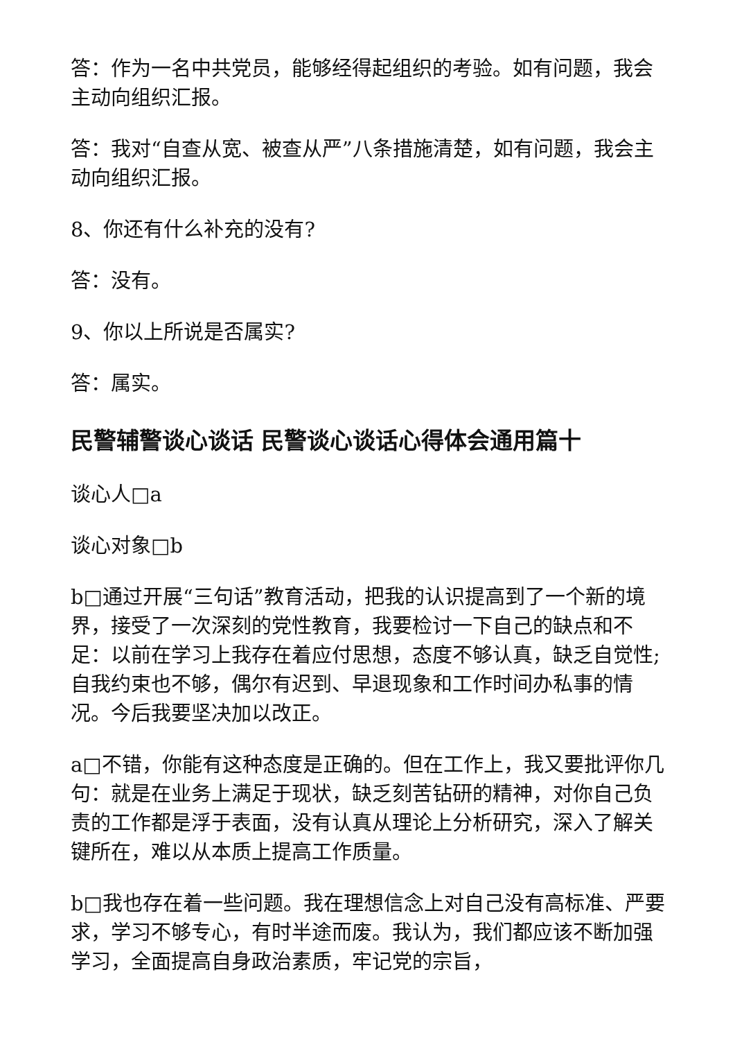答：作为一名中共党员，能够经得起组织的考验。如有问题，我会主动向组织汇报。
答：我对“自查从宽、被查从严”八条措施清楚，如有问题，我会主动向组织汇报。
8、你还有什么补充的没有?
答：没有。
9、你以上所说是否属实?
答：属实。
民警辅警谈心谈话 民警谈心谈话心得体会通用篇十
谈心人□a
谈心对象□b
b□通过开展“三句话”教育活动，把我的认识提高到了一个新的境界，接受了一次深刻的党性教育，我要检讨一下自己的缺点和不足：以前在学习上我存在着应付思想，态度不够认真，缺乏自觉性;自我约束也不够，偶尔有迟到、早退现象和工作时间办私事的情况。今后我要坚决加以改正。
a□不错，你能有这种态度是正确的。但在工作上，我又要批评你几句：就是在业务上满足于现状，缺乏刻苦钻研的精神，对你自己负责的工作都是浮于表面，没有认真从理论上分析研究，深入了解关键所在，难以从本质上提高工作质量。
b□我也存在着一些问题。我在理想信念上对自己没有高标准、严要求，学习不够专心，有时半途而废。我认为，我们都应该不断加强学习，全面提高自身政治素质，牢记党的宗旨，